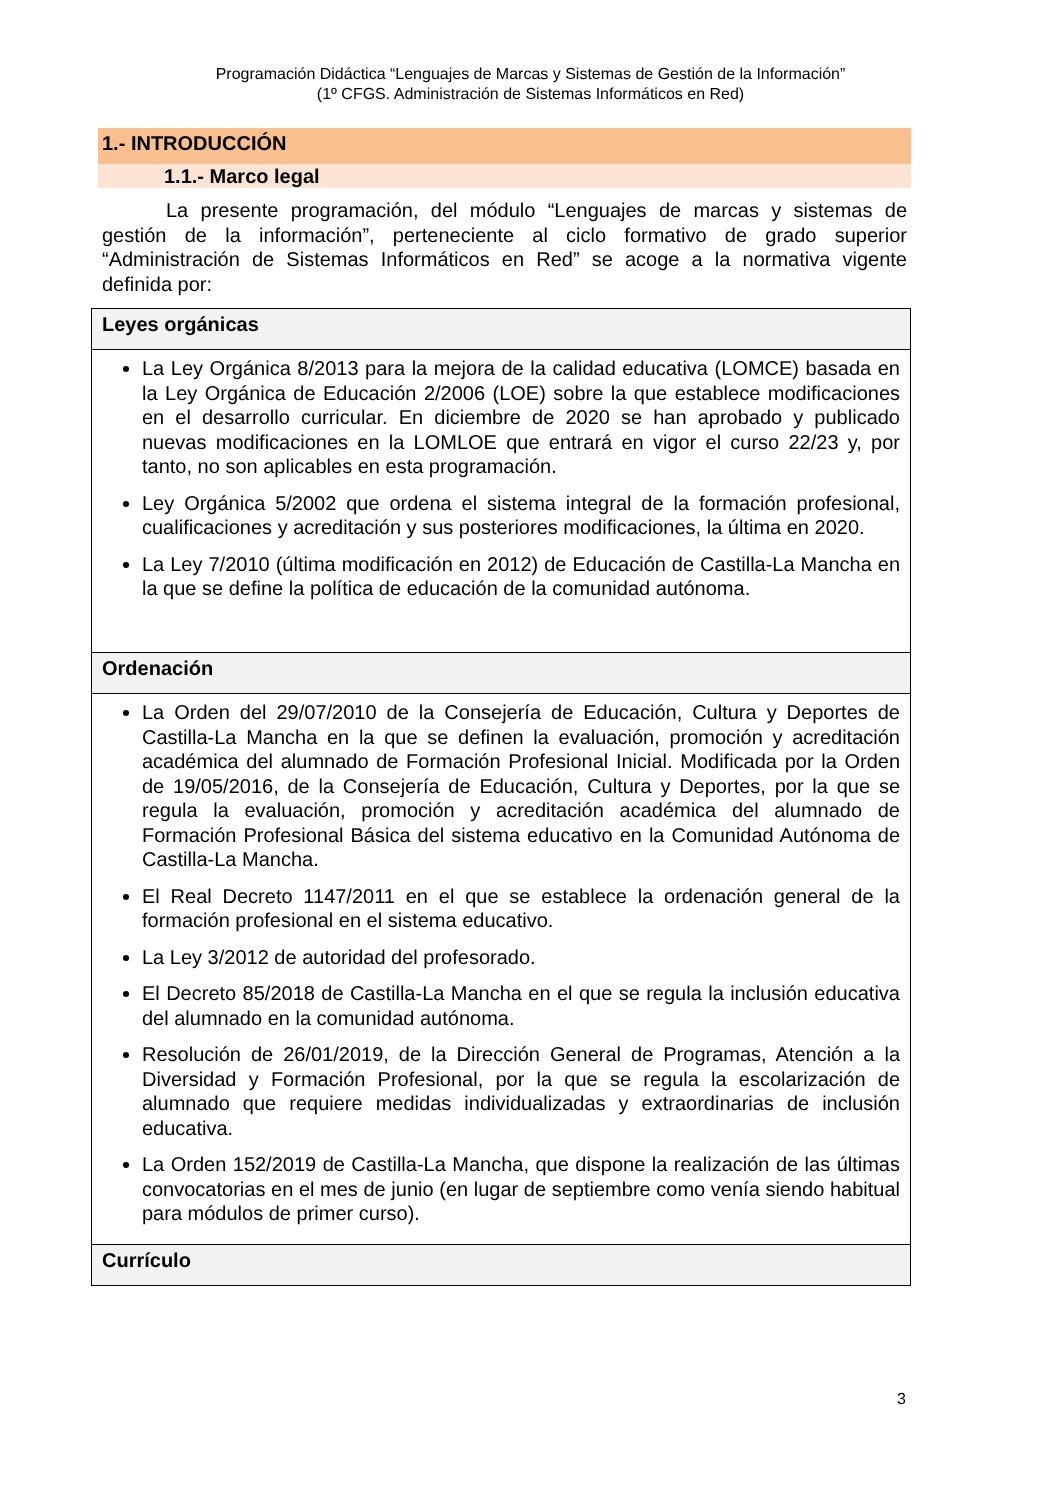Programación Didáctica “Lenguajes de Marcas y Sistemas de Gestión de la Información”
(1º CFGS. Administración de Sistemas Informáticos en Red)
1.- INTRODUCCIÓN
1.1.- Marco legal
La presente programación, del módulo “Lenguajes de marcas y sistemas de gestión de la información”, perteneciente al ciclo formativo de grado superior “Administración de Sistemas Informáticos en Red” se acoge a la normativa vigente definida por:
| Leyes orgánicas |
| --- |
| La Ley Orgánica 8/2013 para la mejora de la calidad educativa (LOMCE) basada en la Ley Orgánica de Educación 2/2006 (LOE) sobre la que establece modificaciones en el desarrollo curricular. En diciembre de 2020 se han aprobado y publicado nuevas modificaciones en la LOMLOE que entrará en vigor el curso 22/23 y, por tanto, no son aplicables en esta programación. Ley Orgánica 5/2002 que ordena el sistema integral de la formación profesional, cualificaciones y acreditación y sus posteriores modificaciones, la última en 2020. La Ley 7/2010 (última modificación en 2012) de Educación de Castilla-La Mancha en la que se define la política de educación de la comunidad autónoma. |
| Ordenación |
| La Orden del 29/07/2010 de la Consejería de Educación, Cultura y Deportes de Castilla-La Mancha en la que se definen la evaluación, promoción y acreditación académica del alumnado de Formación Profesional Inicial. Modificada por la Orden de 19/05/2016, de la Consejería de Educación, Cultura y Deportes, por la que se regula la evaluación, promoción y acreditación académica del alumnado de Formación Profesional Básica del sistema educativo en la Comunidad Autónoma de Castilla-La Mancha. El Real Decreto 1147/2011 en el que se establece la ordenación general de la formación profesional en el sistema educativo. La Ley 3/2012 de autoridad del profesorado. El Decreto 85/2018 de Castilla-La Mancha en el que se regula la inclusión educativa del alumnado en la comunidad autónoma. Resolución de 26/01/2019, de la Dirección General de Programas, Atención a la Diversidad y Formación Profesional, por la que se regula la escolarización de alumnado que requiere medidas individualizadas y extraordinarias de inclusión educativa. La Orden 152/2019 de Castilla-La Mancha, que dispone la realización de las últimas convocatorias en el mes de junio (en lugar de septiembre como venía siendo habitual para módulos de primer curso). |
| Currículo |
3